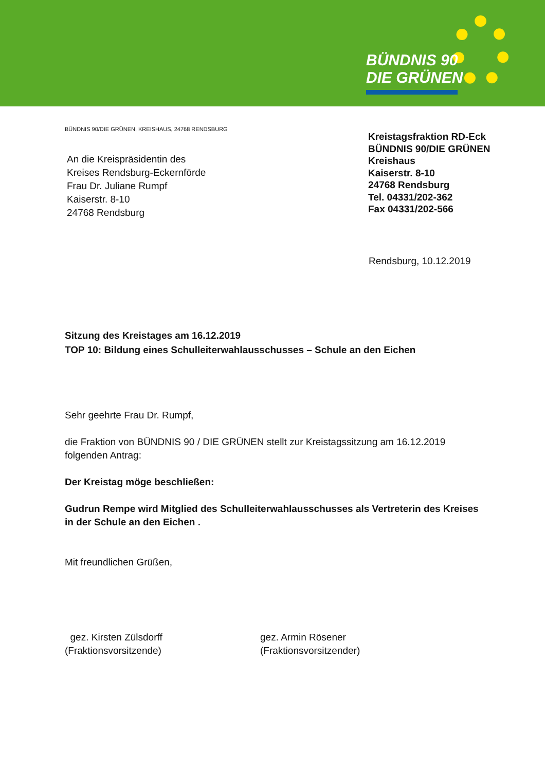BÜNDNIS 90
DIE GRÜNEN
BÜNDNIS 90/DIE GRÜNEN, KREISHAUS, 24768 RENDSBURG
An die Kreispräsidentin des
Kreises Rendsburg-Eckernförde
Frau Dr. Juliane Rumpf
Kaiserstr. 8-10
24768 Rendsburg
Kreistagsfraktion RD-Eck
BÜNDNIS 90/DIE GRÜNEN
Kreishaus
Kaiserstr. 8-10
24768 Rendsburg
Tel. 04331/202-362
Fax 04331/202-566
Rendsburg, 10.12.2019
Sitzung des Kreistages am 16.12.2019
TOP 10: Bildung eines Schulleiterwahlausschusses – Schule an den Eichen
Sehr geehrte Frau Dr. Rumpf,
die Fraktion von BÜNDNIS 90 / DIE GRÜNEN stellt zur Kreistagssitzung am 16.12.2019 folgenden Antrag:
Der Kreistag möge beschließen:
Gudrun Rempe wird Mitglied des Schulleiterwahlausschusses als Vertreterin des Kreises in der Schule an den Eichen .
Mit freundlichen Grüßen,
gez. Kirsten Zülsdorff
(Fraktionsvorsitzende)
gez. Armin Rösener
(Fraktionsvorsitzender)